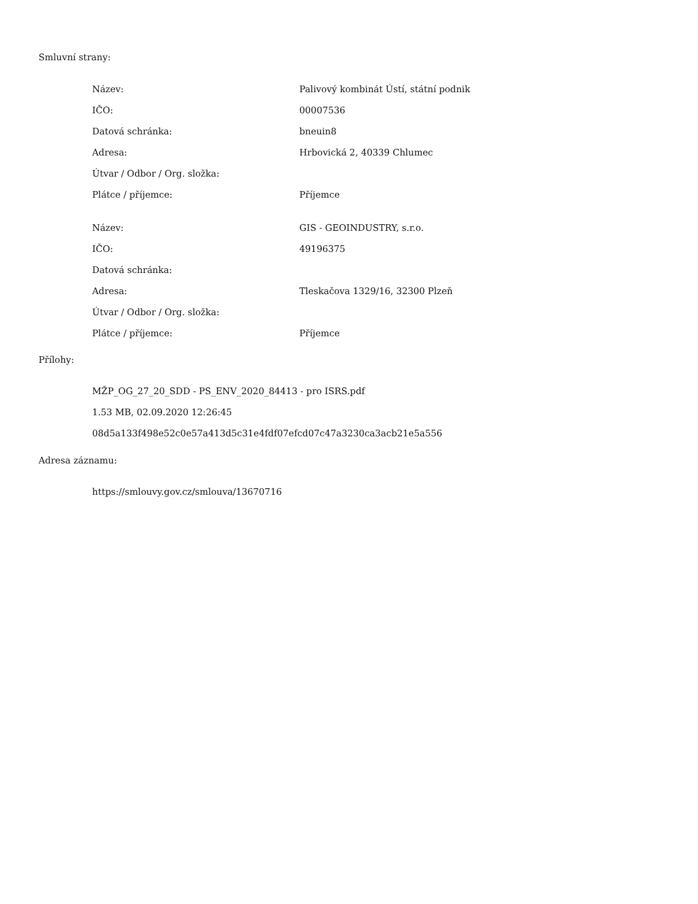Smluvní strany:
| Název: | Palivový kombinát Ústí, státní podnik |
| IČO: | 00007536 |
| Datová schránka: | bneuin8 |
| Adresa: | Hrbovická 2, 40339 Chlumec |
| Útvar / Odbor / Org. složka: | |
| Plátce / příjemce: | Příjemce |
| Název: | GIS - GEOINDUSTRY, s.r.o. |
| IČO: | 49196375 |
| Datová schránka: | |
| Adresa: | Tleskačova 1329/16, 32300 Plzeň |
| Útvar / Odbor / Org. složka: | |
| Plátce / příjemce: | Příjemce |
Přílohy:
MŽP_OG_27_20_SDD - PS_ENV_2020_84413 - pro ISRS.pdf
1.53 MB, 02.09.2020 12:26:45
08d5a133f498e52c0e57a413d5c31e4fdf07efcd07c47a3230ca3acb21e5a556
Adresa záznamu:
https://smlouvy.gov.cz/smlouva/13670716